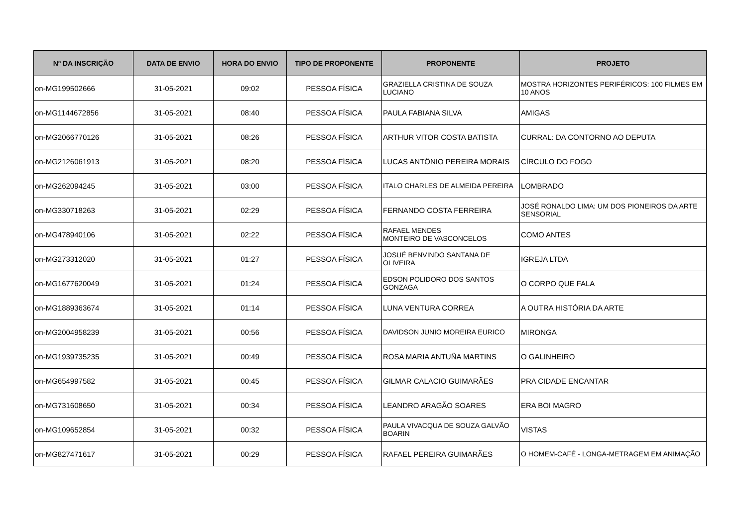| Nº DA INSCRIÇÃO | DATA DE ENVIO | HORA DO ENVIO | TIPO DE PROPONENTE | PROPONENTE | PROJETO |
| --- | --- | --- | --- | --- | --- |
| on-MG199502666 | 31-05-2021 | 09:02 | PESSOA FÍSICA | GRAZIELLA CRISTINA DE SOUZA LUCIANO | MOSTRA HORIZONTES PERIFÉRICOS: 100 FILMES EM 10 ANOS |
| on-MG1144672856 | 31-05-2021 | 08:40 | PESSOA FÍSICA | PAULA FABIANA SILVA | AMIGAS |
| on-MG2066770126 | 31-05-2021 | 08:26 | PESSOA FÍSICA | ARTHUR VITOR COSTA BATISTA | CURRAL: DA CONTORNO AO DEPUTA |
| on-MG2126061913 | 31-05-2021 | 08:20 | PESSOA FÍSICA | LUCAS ANTÔNIO PEREIRA MORAIS | CÍRCULO DO FOGO |
| on-MG262094245 | 31-05-2021 | 03:00 | PESSOA FÍSICA | ITALO CHARLES DE ALMEIDA PEREIRA | LOMBRADO |
| on-MG330718263 | 31-05-2021 | 02:29 | PESSOA FÍSICA | FERNANDO COSTA FERREIRA | JOSÉ RONALDO LIMA: UM DOS PIONEIROS DA ARTE SENSORIAL |
| on-MG478940106 | 31-05-2021 | 02:22 | PESSOA FÍSICA | RAFAEL MENDES MONTEIRO DE VASCONCELOS | COMO ANTES |
| on-MG273312020 | 31-05-2021 | 01:27 | PESSOA FÍSICA | JOSUÉ BENVINDO SANTANA DE OLIVEIRA | IGREJA LTDA |
| on-MG1677620049 | 31-05-2021 | 01:24 | PESSOA FÍSICA | EDSON POLIDORO DOS SANTOS GONZAGA | O CORPO QUE FALA |
| on-MG1889363674 | 31-05-2021 | 01:14 | PESSOA FÍSICA | LUNA VENTURA CORREA | A OUTRA HISTÓRIA DA ARTE |
| on-MG2004958239 | 31-05-2021 | 00:56 | PESSOA FÍSICA | DAVIDSON JUNIO MOREIRA EURICO | MIRONGA |
| on-MG1939735235 | 31-05-2021 | 00:49 | PESSOA FÍSICA | ROSA MARIA ANTUÑA MARTINS | O GALINHEIRO |
| on-MG654997582 | 31-05-2021 | 00:45 | PESSOA FÍSICA | GILMAR CALACIO GUIMARÃES | PRA CIDADE ENCANTAR |
| on-MG731608650 | 31-05-2021 | 00:34 | PESSOA FÍSICA | LEANDRO ARAGÃO SOARES | ERA BOI MAGRO |
| on-MG109652854 | 31-05-2021 | 00:32 | PESSOA FÍSICA | PAULA VIVACQUA DE SOUZA GALVÃO BOARIN | VISTAS |
| on-MG827471617 | 31-05-2021 | 00:29 | PESSOA FÍSICA | RAFAEL PEREIRA GUIMARÃES | O HOMEM-CAFÉ - LONGA-METRAGEM EM ANIMAÇÃO |